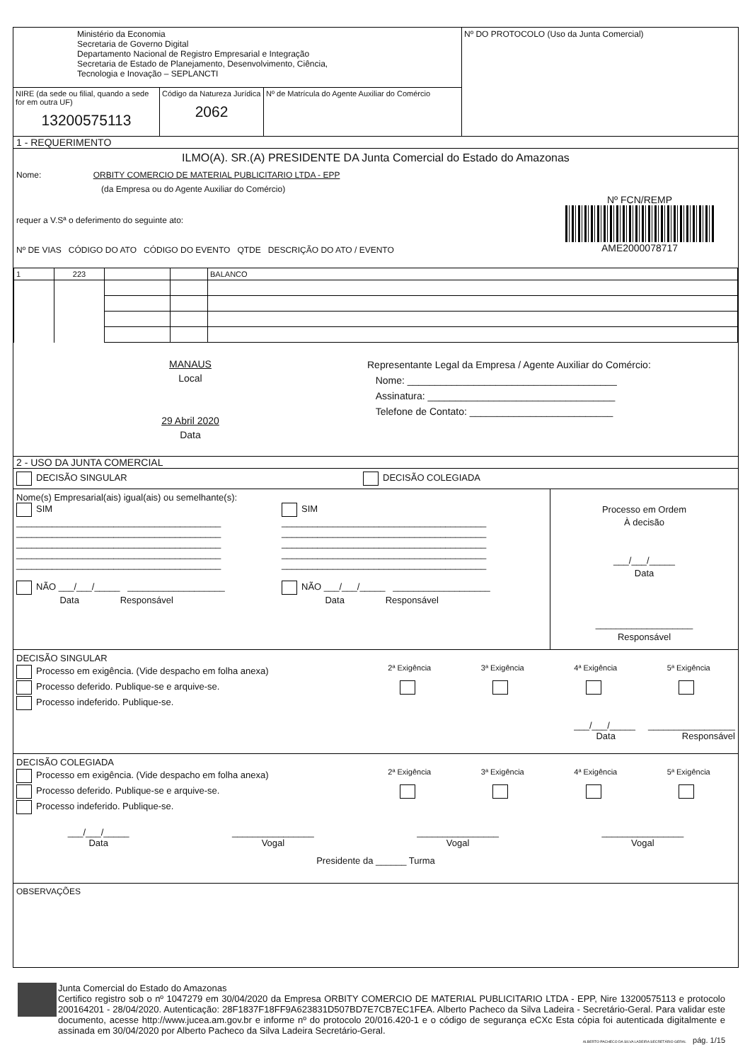| Ministério da Economia Secretaria de Governo Digital Departamento Nacional de Registro Empresarial e Integração Secretaria de Estado de Planejamento, Desenvolvimento, Ciência, Tecnologia e Inovação – SEPLANCTI | Nº DO PROTOCOLO (Uso da Junta Comercial) |
| / NIRE (da sede ou filial, quando a sede for em outra UF) 13200575113 / Código da Natureza Jurídica 2062 / Nº de Matrícula do Agente Auxiliar do Comércio / | |
1 - REQUERIMENTO
ILMO(A). SR.(A) PRESIDENTE DA Junta Comercial do Estado do Amazonas
Nome: ORBITY COMERCIO DE MATERIAL PUBLICITARIO LTDA - EPP
(da Empresa ou do Agente Auxiliar do Comércio)
requer a V.Sª o deferimento do seguinte ato:
Nº DE VIAS CÓDIGO DO ATO CÓDIGO DO EVENTO QTDE DESCRIÇÃO DO ATO / EVENTO
Nº FCN/REMP
AME2000078717
| 1 | 223 | | | BALANCO |
MANAUS
Local
29 Abril 2020
Data
Representante Legal da Empresa / Agente Auxiliar do Comércio:
Nome: ______________________________________
Assinatura: __________________________________
Telefone de Contato: __________________________
2 - USO DA JUNTA COMERCIAL
DECISÃO SINGULAR DECISÃO COLEGIADA
Nome(s) Empresarial(ais) igual(ais) ou semelhante(s):
SIM
________________________________________
________________________________________
________________________________________
________________________________________
________________________________________
NÃO ___/___/_____ ___________________
Data Responsável
SIM
________________________________________
________________________________________
________________________________________
________________________________________
________________________________________
NÃO ___/___/_____ ___________________
Data Responsável
Processo em Ordem
À decisão
___/___/_____
Data
___________________
Responsável
DECISÃO SINGULAR
Processo em exigência. (Vide despacho em folha anexa)
Processo deferido. Publique-se e arquive-se.
Processo indeferido. Publique-se.
2ª Exigência
3ª Exigência
4ª Exigência
5ª Exigência
___/___/_____ _________________
Data Responsável
DECISÃO COLEGIADA
Processo em exigência. (Vide despacho em folha anexa)
Processo deferido. Publique-se e arquive-se.
Processo indeferido. Publique-se.
2ª Exigência
3ª Exigência
4ª Exigência
5ª Exigência
___/___/_____
Data
________________
Vogal
________________
Vogal
________________
Vogal
Presidente da ______ Turma
OBSERVAÇÕES
Junta Comercial do Estado do Amazonas
Certifico registro sob o nº 1047279 em 30/04/2020 da Empresa ORBITY COMERCIO DE MATERIAL PUBLICITARIO LTDA - EPP, Nire 13200575113 e protocolo 200164201 - 28/04/2020. Autenticação: 28F1837F18FF9A623831D507BD7E7CB7EC1FEA. Alberto Pacheco da Silva Ladeira - Secretário-Geral. Para validar este documento, acesse http://www.jucea.am.gov.br e informe nº do protocolo 20/016.420-1 e o código de segurança eCXc Esta cópia foi autenticada digitalmente e assinada em 30/04/2020 por Alberto Pacheco da Silva Ladeira Secretário-Geral.
ALBERTO PACHECO DA SILVA LADEIRA SECRETÁRIO GERAL pág. 1/15